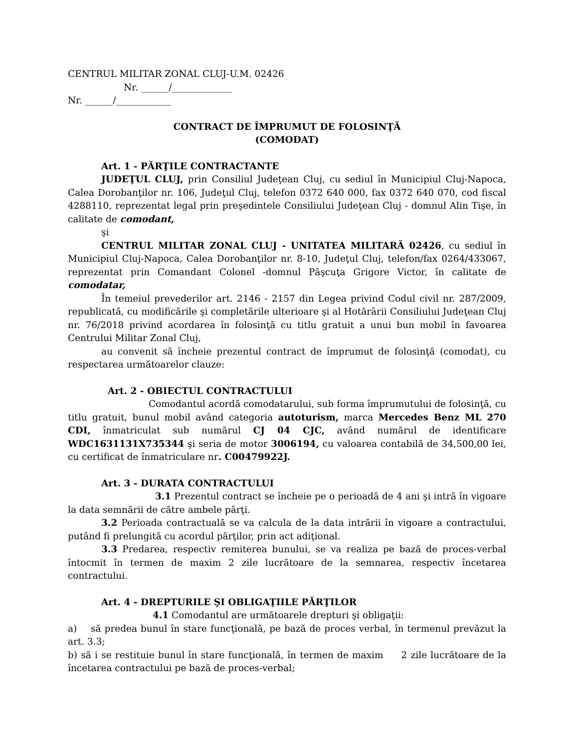CENTRUL MILITAR ZONAL CLUJ-U.M. 02426
Nr. ______/_____________
Nr. ______/____________
CONTRACT DE ÎMPRUMUT DE FOLOSINŢĂ
(COMODAT)
Art. 1 - PĂRŢILE CONTRACTANTE
JUDEŢUL CLUJ, prin Consiliul Judeţean Cluj, cu sediul în Municipiul Cluj-Napoca, Calea Dorobanţilor nr. 106, Judeţul Cluj, telefon 0372 640 000, fax 0372 640 070, cod fiscal 4288110, reprezentat legal prin preşedintele Consiliului Judeţean Cluj - domnul Alin Tişe, în calitate de comodant,
şi
CENTRUL MILITAR ZONAL CLUJ - UNITATEA MILITARĂ 02426, cu sediul în Municipiul Cluj-Napoca, Calea Dorobanţilor nr. 8-10, Judeţul Cluj, telefon/fax 0264/433067, reprezentat prin Comandant Colonel -domnul Păşcuţa Grigore Victor, în calitate de comodatar,
În temeiul prevederilor art. 2146 - 2157 din Legea privind Codul civil nr. 287/2009, republicată, cu modificările şi completările ulterioare şi al Hotărârii Consiliului Judeţean Cluj nr. 76/2018 privind acordarea în folosinţă cu titlu gratuit a unui bun mobil în favoarea Centrului Militar Zonal Cluj,
au convenit să încheie prezentul contract de împrumut de folosinţă (comodat), cu respectarea următoarelor clauze:
Art. 2 - OBIECTUL CONTRACTULUI
Comodantul acordă comodatarului, sub forma împrumutului de folosinţă, cu titlu gratuit, bunul mobil având categoria autoturism, marca Mercedes Benz ML 270 CDI, înmatriculat sub numărul CJ 04 CJC, având numărul de identificare WDC1631131X735344 şi seria de motor 3006194, cu valoarea contabilă de 34,500,00 lei, cu certificat de înmatriculare nr. C00479922J.
Art. 3 - DURATA CONTRACTULUI
3.1 Prezentul contract se încheie pe o perioadă de 4 ani şi intră în vigoare la data semnării de către ambele părţi.
3.2 Perioada contractuală se va calcula de la data intrării în vigoare a contractului, putând fi prelungită cu acordul părţilor, prin act adiţional.
3.3 Predarea, respectiv remiterea bunului, se va realiza pe bază de proces-verbal întocmit în termen de maxim 2 zile lucrătoare de la semnarea, respectiv încetarea contractului.
Art. 4 - DREPTURILE ŞI OBLIGAŢIILE PĂRŢILOR
4.1 Comodantul are următoarele drepturi şi obligaţii:
a) să predea bunul în stare funcţională, pe bază de proces verbal, în termenul prevăzut la art. 3.3;
b) să i se restituie bunul în stare funcţională, în termen de maxim 2 zile lucrătoare de la încetarea contractului pe bază de proces-verbal;